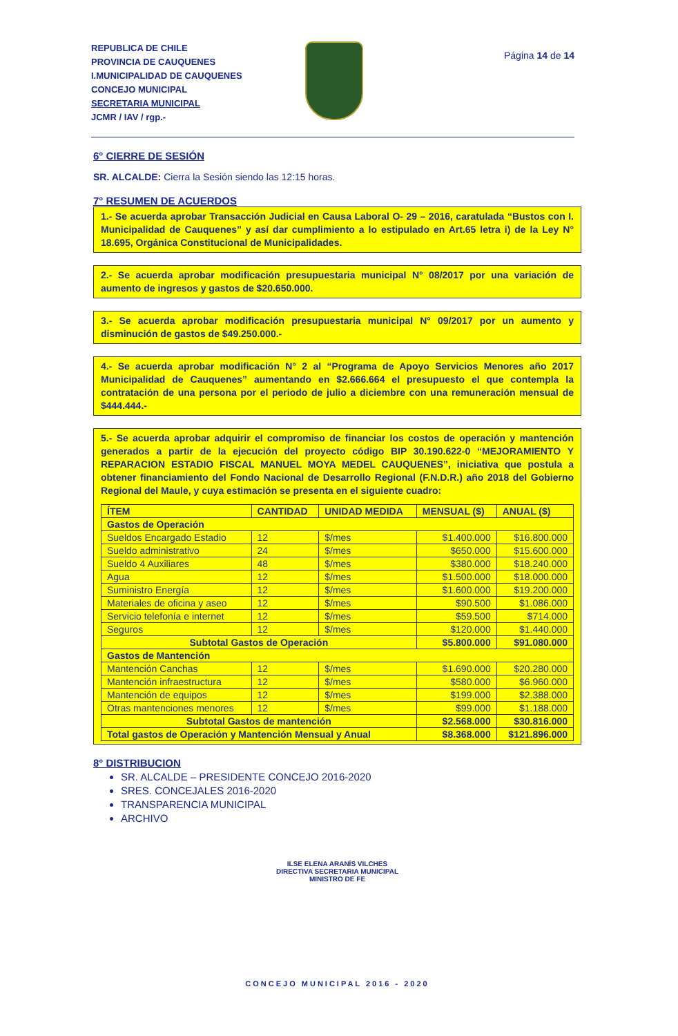REPUBLICA DE CHILE
PROVINCIA DE CAUQUENES
I.MUNICIPALIDAD DE CAUQUENES
CONCEJO MUNICIPAL
SECRETARIA MUNICIPAL
JCMR / IAV / rgp.-
Página 14 de 14
6° CIERRE DE SESIÓN
SR. ALCALDE: Cierra la Sesión siendo las 12:15 horas.
7° RESUMEN DE ACUERDOS
1.- Se acuerda aprobar Transacción Judicial en Causa Laboral O- 29 – 2016, caratulada “Bustos con I. Municipalidad de Cauquenes” y así dar cumplimiento a lo estipulado en Art.65 letra i) de la Ley N° 18.695, Orgánica Constitucional de Municipalidades.
2.- Se acuerda aprobar modificación presupuestaria municipal N° 08/2017 por una variación de aumento de ingresos y gastos de $20.650.000.
3.- Se acuerda aprobar modificación presupuestaria municipal N° 09/2017 por un aumento y disminución de gastos de $49.250.000.-
4.- Se acuerda aprobar modificación N° 2 al “Programa de Apoyo Servicios Menores año 2017 Municipalidad de Cauquenes” aumentando en $2.666.664 el presupuesto el que contempla la contratación de una persona por el periodo de julio a diciembre con una remuneración mensual de $444.444.-
5.- Se acuerda aprobar adquirir el compromiso de financiar los costos de operación y mantención generados a partir de la ejecución del proyecto código BIP 30.190.622-0 “MEJORAMIENTO Y REPARACION ESTADIO FISCAL MANUEL MOYA MEDEL CAUQUENES”, iniciativa que postula a obtener financiamiento del Fondo Nacional de Desarrollo Regional (F.N.D.R.) año 2018 del Gobierno Regional del Maule, y cuya estimación se presenta en el siguiente cuadro:
| ÍTEM | CANTIDAD | UNIDAD MEDIDA | MENSUAL ($) | ANUAL ($) |
| --- | --- | --- | --- | --- |
| Gastos de Operación | | | | |
| Sueldos Encargado Estadio | 12 | $/mes | $1.400.000 | $16.800.000 |
| Sueldo administrativo | 24 | $/mes | $650.000 | $15.600.000 |
| Sueldo 4 Auxiliares | 48 | $/mes | $380.000 | $18.240.000 |
| Agua | 12 | $/mes | $1.500.000 | $18.000.000 |
| Suministro Energía | 12 | $/mes | $1.600.000 | $19.200.000 |
| Materiales de oficina y aseo | 12 | $/mes | $90.500 | $1.086.000 |
| Servicio telefonía e internet | 12 | $/mes | $59.500 | $714.000 |
| Seguros | 12 | $/mes | $120.000 | $1.440.000 |
| Subtotal Gastos de Operación | | | $5.800.000 | $91.080.000 |
| Gastos de Mantención | | | | |
| Mantención Canchas | 12 | $/mes | $1.690.000 | $20.280.000 |
| Mantención infraestructura | 12 | $/mes | $580.000 | $6.960.000 |
| Mantención de equipos | 12 | $/mes | $199.000 | $2.388.000 |
| Otras mantenciones menores | 12 | $/mes | $99.000 | $1.188.000 |
| Subtotal Gastos de mantención | | | $2.568.000 | $30.816.000 |
| Total gastos de Operación y Mantención Mensual y Anual | | | $8.368.000 | $121.896.000 |
8° DISTRIBUCION
SR. ALCALDE – PRESIDENTE CONCEJO 2016-2020
SRES. CONCEJALES 2016-2020
TRANSPARENCIA MUNICIPAL
ARCHIVO
ILSE ELENA ARANÍS VILCHES
DIRECTIVA SECRETARIA MUNICIPAL
MINISTRO DE FE
CONCEJO MUNICIPAL 2016 - 2020